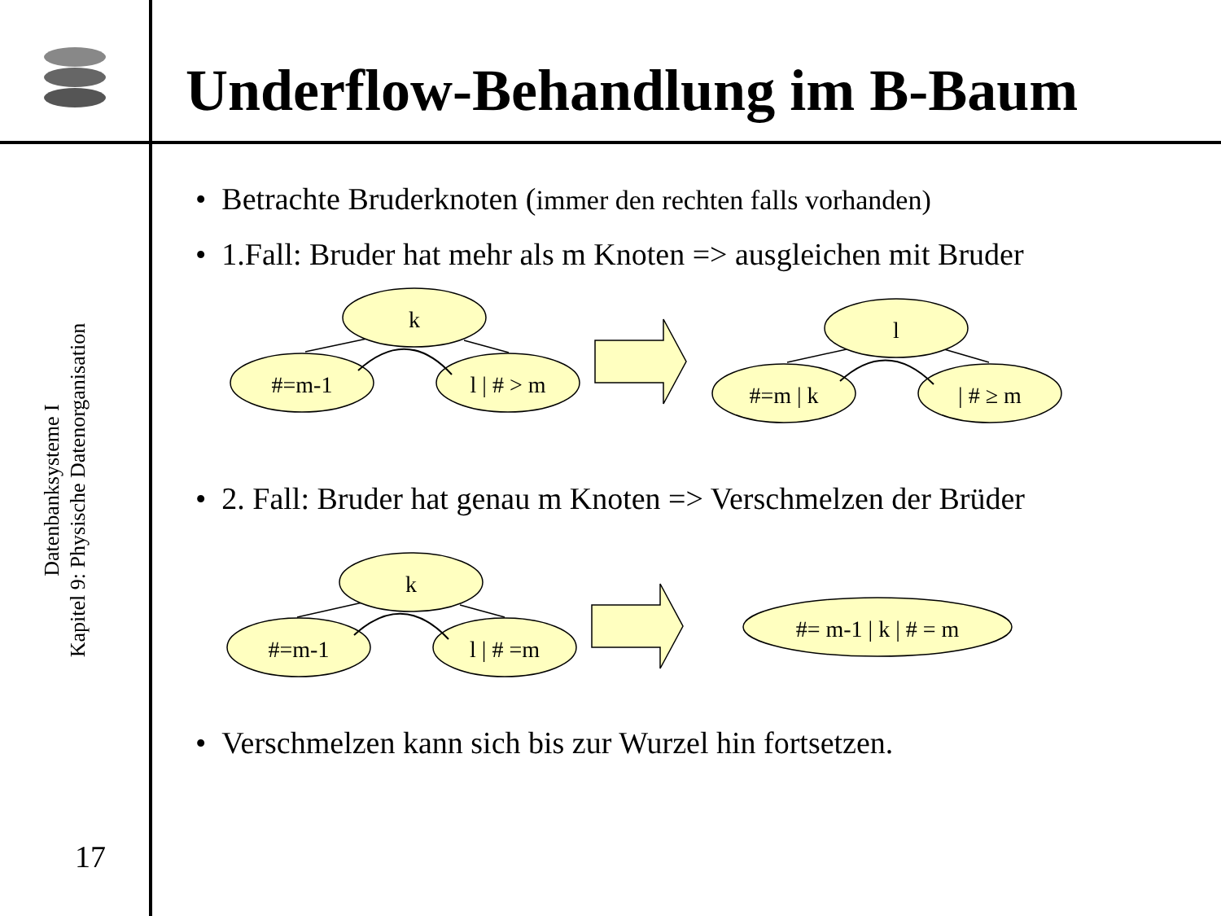Underflow-Behandlung im B-Baum
Datenbanksysteme I
Kapitel 9: Physische Datenorganisation
17
• Betrachte Bruderknoten (immer den rechten falls vorhanden)
• 1.Fall: Bruder hat mehr als m Knoten => ausgleichen mit Bruder
• 2. Fall: Bruder hat genau m Knoten => Verschmelzen der Brüder
• Verschmelzen kann sich bis zur Wurzel hin fortsetzen.
k
#=m-1
l | # > m
l
#=m | k
| # ≥ m
k
#=m-1
l | # =m
#= m-1 | k | # = m